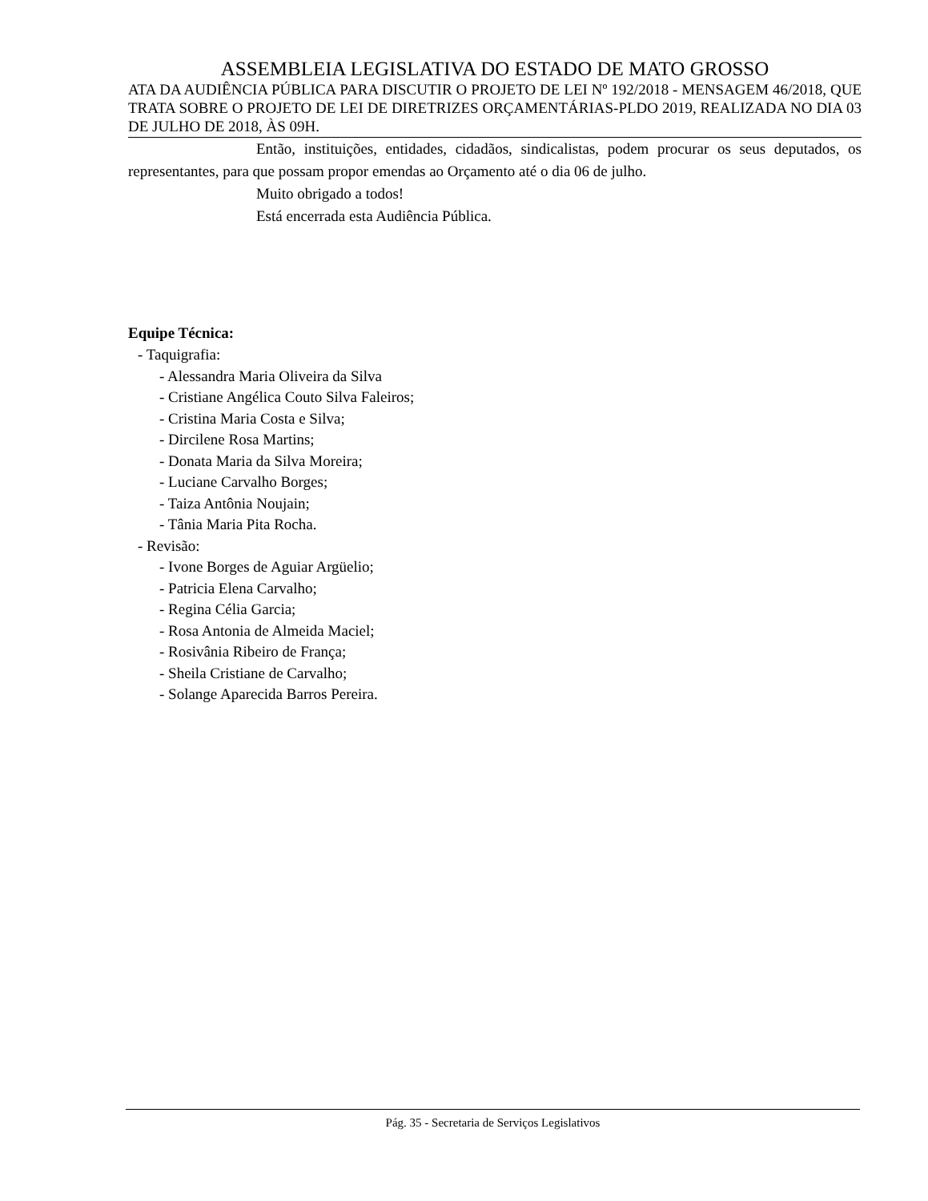ASSEMBLEIA LEGISLATIVA DO ESTADO DE MATO GROSSO
ATA DA AUDIÊNCIA PÚBLICA PARA DISCUTIR O PROJETO DE LEI Nº 192/2018 - MENSAGEM 46/2018, QUE TRATA SOBRE O PROJETO DE LEI DE DIRETRIZES ORÇAMENTÁRIAS-PLDO 2019, REALIZADA NO DIA 03 DE JULHO DE 2018, ÀS 09H.
Então, instituições, entidades, cidadãos, sindicalistas, podem procurar os seus deputados, os representantes, para que possam propor emendas ao Orçamento até o dia 06 de julho.
Muito obrigado a todos!
Está encerrada esta Audiência Pública.
Equipe Técnica:
- Taquigrafia:
- Alessandra Maria Oliveira da Silva
- Cristiane Angélica Couto Silva Faleiros;
- Cristina Maria Costa e Silva;
- Dircilene Rosa Martins;
- Donata Maria da Silva Moreira;
- Luciane Carvalho Borges;
- Taiza Antônia Noujain;
- Tânia Maria Pita Rocha.
- Revisão:
- Ivone Borges de Aguiar Argüelio;
- Patricia Elena Carvalho;
- Regina Célia Garcia;
- Rosa Antonia de Almeida Maciel;
- Rosivânia Ribeiro de França;
- Sheila Cristiane de Carvalho;
- Solange Aparecida Barros Pereira.
Pág. 35 - Secretaria de Serviços Legislativos